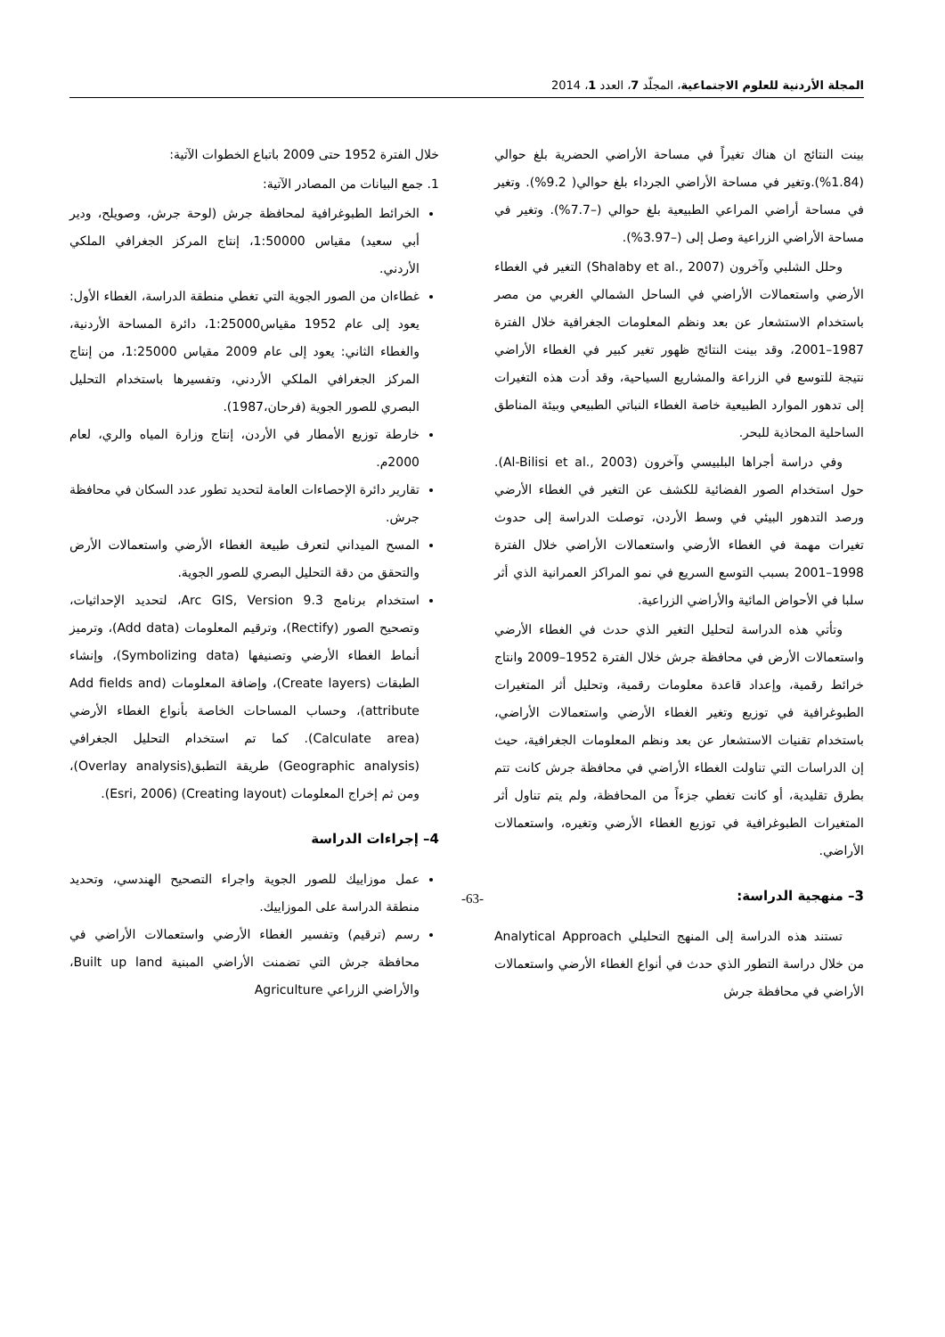المجلة الأردنية للعلوم الاجتماعية، المجلّد 7، العدد 1، 2014
بينت النتائج ان هناك تغيراً في مساحة الأراضي الحضرية بلغ حوالي (1.84%).وتغير في مساحة الأراضي الجرداء بلغ حوالي( 9.2%). وتغير في مساحة أراضي المراعي الطبيعية بلغ حوالي (–7.7%). وتغير في مساحة الأراضي الزراعية وصل إلى (–3.97%).
وحلل الشلبي وآخرون (Shalaby et al., 2007) التغير في الغطاء الأرضي واستعمالات الأراضي في الساحل الشمالي الغربي من مصر باستخدام الاستشعار عن بعد ونظم المعلومات الجغرافية خلال الفترة 1987–2001، وقد بينت النتائج ظهور تغير كبير في الغطاء الأراضي نتيجة للتوسع في الزراعة والمشاريع السياحية، وقد أدت هذه التغيرات إلى تدهور الموارد الطبيعية خاصة الغطاء النباتي الطبيعي وبيئة المناطق الساحلية المحاذية للبحر.
وفي دراسة أجراها البلبيسي وآخرون (Al-Bilisi et al., 2003). حول استخدام الصور الفضائية للكشف عن التغير في الغطاء الأرضي ورصد التدهور البيئي في وسط الأردن، توصلت الدراسة إلى حدوث تغيرات مهمة في الغطاء الأرضي واستعمالات الأراضي خلال الفترة 1998–2001 بسبب التوسع السريع في نمو المراكز العمرانية الذي أثر سلبا في الأحواض المائية والأراضي الزراعية.
وتأتي هذه الدراسة لتحليل التغير الذي حدث في الغطاء الأرضي واستعمالات الأرض في محافظة جرش خلال الفترة 1952–2009 وانتاج خرائط رقمية، وإعداد قاعدة معلومات رقمية، وتحليل أثر المتغيرات الطبوغرافية في توزيع وتغير الغطاء الأرضي واستعمالات الأراضي، باستخدام تقنيات الاستشعار عن بعد ونظم المعلومات الجغرافية، حيث إن الدراسات التي تناولت الغطاء الأراضي في محافظة جرش كانت تتم بطرق تقليدية، أو كانت تغطي جزءاً من المحافظة، ولم يتم تناول أثر المتغيرات الطبوغرافية في توزيع الغطاء الأرضي وتغيره، واستعمالات الأراضي.
3– منهجية الدراسة:
تستند هذه الدراسة إلى المنهج التحليلي Analytical Approach من خلال دراسة التطور الذي حدث في أنواع الغطاء الأرضي واستعمالات الأراضي في محافظة جرش
خلال الفترة 1952 حتى 2009 باتباع الخطوات الآتية:
1. جمع البيانات من المصادر الآتية:
الخرائط الطبوغرافية لمحافظة جرش (لوحة جرش، وصويلح، ودير أبي سعيد) مقياس 1:50000، إنتاج المركز الجغرافي الملكي الأردني.
غطاءان من الصور الجوية التي تغطي منطقة الدراسة، الغطاء الأول: يعود إلى عام 1952 مقياس1:25000، دائرة المساحة الأردنية، والغطاء الثاني: يعود إلى عام 2009 مقياس 1:25000، من إنتاج المركز الجغرافي الملكي الأردني، وتفسيرها باستخدام التحليل البصري للصور الجوية (فرحان،1987).
خارطة توزيع الأمطار في الأردن، إنتاج وزارة المياه والري، لعام 2000م.
تقارير دائرة الإحصاءات العامة لتحديد تطور عدد السكان في محافظة جرش.
المسح الميداني لتعرف طبيعة الغطاء الأرضي واستعمالات الأرض والتحقق من دقة التحليل البصري للصور الجوية.
استخدام برنامج Arc GIS, Version 9.3، لتحديد الإحداثيات، وتصحيح الصور (Rectify)، وترقيم المعلومات (Add data)، وترميز أنماط الغطاء الأرضي وتصنيفها (Symbolizing data)، وإنشاء الطبقات (Create layers)، وإضافة المعلومات (Add fields and attribute)، وحساب المساحات الخاصة بأنواع الغطاء الأرضي (Calculate area). كما تم استخدام التحليل الجغرافي (Geographic analysis) طريقة التطبق(Overlay analysis)، ومن ثم إخراج المعلومات (Creating layout) (Esri, 2006).
4– إجراءات الدراسة
عمل موزاييك للصور الجوية واجراء التصحيح الهندسي، وتحديد منطقة الدراسة على الموزاييك.
رسم (ترقيم) وتفسير الغطاء الأرضي واستعمالات الأراضي في محافظة جرش التي تضمنت الأراضي المبنية Built up land، والأراضي الزراعي Agriculture
-63-